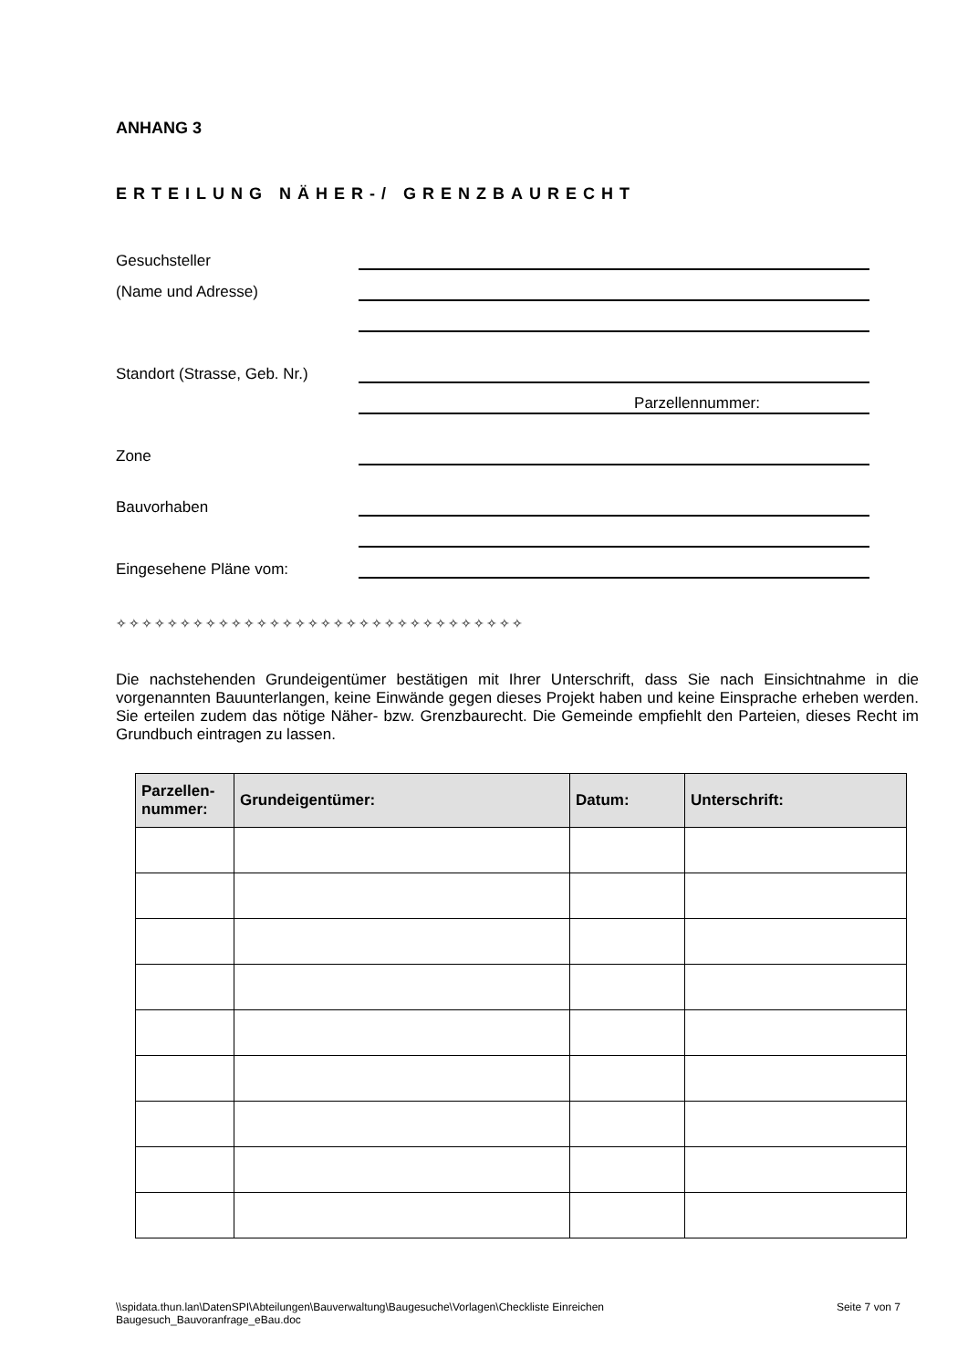ANHANG 3
ERTEILUNG NÄHER-/ GRENZBAURECHT
Gesuchsteller
(Name und Adresse)
Standort (Strasse, Geb. Nr.)
Parzellennummer:
Zone
Bauvorhaben
Eingesehene Pläne vom:
✧✧✧✧✧✧✧✧✧✧✧✧✧✧✧✧✧✧✧✧✧✧✧✧✧✧✧✧✧✧✧✧
Die nachstehenden Grundeigentümer bestätigen mit Ihrer Unterschrift, dass Sie nach Einsichtnahme in die vorgenannten Bauunterlangen, keine Einwände gegen dieses Projekt haben und keine Einsprache erheben werden. Sie erteilen zudem das nötige Näher- bzw. Grenzbaurecht. Die Gemeinde empfiehlt den Parteien, dieses Recht im Grundbuch eintragen zu lassen.
| Parzellen- nummer: | Grundeigentümer: | Datum: | Unterschrift: |
| --- | --- | --- | --- |
\\spidata.thun.lan\DatenSPI\Abteilungen\Bauverwaltung\Baugesuche\Vorlagen\Checkliste Einreichen
Baugesuch_Bauvoranfrage_eBau.doc Seite 7 von 7